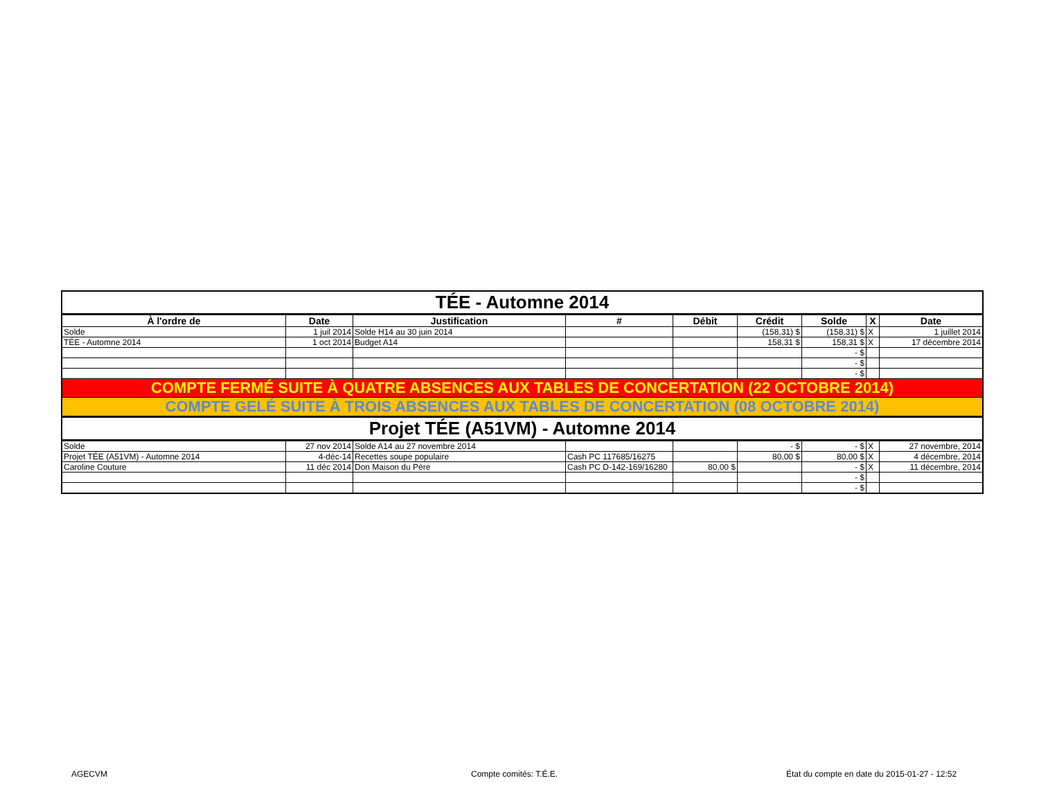| TÉE - Automne 2014 | | | | | | | | |
| À l'ordre de | Date | Justification | # | Débit | Crédit | Solde | X | Date |
| Solde | 1 juil 2014 | Solde H14 au 30 juin 2014 | | | (158,31) $ | (158,31) $ | X | 1 juillet 2014 |
| TÉE - Automne 2014 | 1 oct 2014 | Budget A14 | | | 158,31 $ | 158,31 $ | X | 17 décembre 2014 |
| | | | | | | - $ | | |
| | | | | | | - $ | | |
| | | | | | | - $ | | |
| COMPTE FERMÉ SUITE À QUATRE ABSENCES AUX TABLES DE CONCERTATION (22 OCTOBRE 2014) | | | | | | | | |
| COMPTE GELÉ SUITE À TROIS ABSENCES AUX TABLES DE CONCERTATION (08 OCTOBRE 2014) | | | | | | | | |
| Projet TÉE (A51VM) - Automne 2014 | | | | | | | | |
| Solde | 27 nov 2014 | Solde A14 au 27 novembre 2014 | | | - $ | - $ | X | 27 novembre, 2014 |
| Projet TÉE (A51VM) - Automne 2014 | 4-déc-14 | Recettes soupe populaire | Cash PC 117685/16275 | | 80,00 $ | 80,00 $ | X | 4 décembre, 2014 |
| Caroline Couture | 11 déc 2014 | Don Maison du Père | Cash PC D-142-169/16280 | 80,00 $ | | - $ | X | 11 décembre, 2014 |
| | | | | | | - $ | | |
| | | | | | | - $ | | |
AGECVM Compte comités: T.É.E. État du compte en date du 2015-01-27 - 12:52